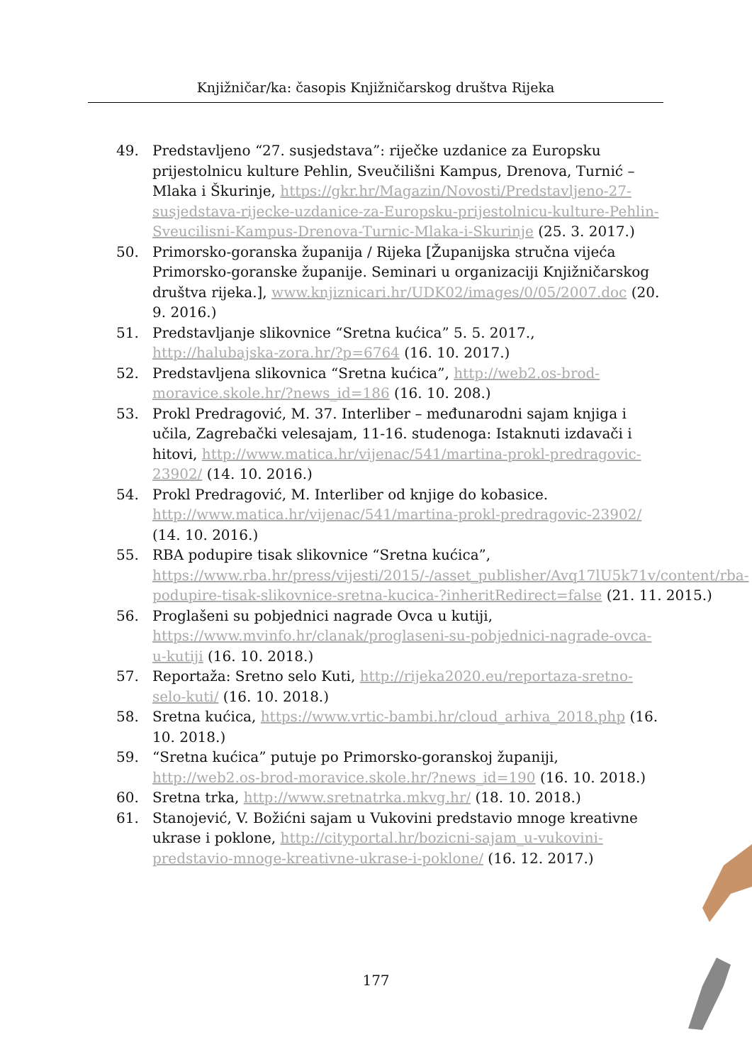Knjižničar/ka: časopis Knjižničarskog društva Rijeka
49. Predstavljeno “27. susjedstava”: riječke uzdanice za Europsku prijestolnicu kulture Pehlin, Sveučilišni Kampus, Drenova, Turnić – Mlaka i Škurinje, https://gkr.hr/Magazin/Novosti/Predstavljeno-27-susjedstava-rijecke-uzdanice-za-Europsku-prijestolnicu-kulture-Pehlin-Sveucilisni-Kampus-Drenova-Turnic-Mlaka-i-Skurinje (25. 3. 2017.)
50. Primorsko-goranska županija / Rijeka [Županijska stručna vijeća Primorsko-goranske županije. Seminari u organizaciji Knjižničarskog društva rijeka.], www.knjiznicari.hr/UDK02/images/0/05/2007.doc (20. 9. 2016.)
51. Predstavljanje slikovnice “Sretna kućica” 5. 5. 2017., http://halubajska-zora.hr/?p=6764 (16. 10. 2017.)
52. Predstavljena slikovnica “Sretna kućica”, http://web2.os-brod-moravice.skole.hr/?news_id=186 (16. 10. 208.)
53. Prokl Predragović, M. 37. Interliber – međunarodni sajam knjiga i učila, Zagrebački velesajam, 11-16. studenoga: Istaknuti izdavači i hitovi, http://www.matica.hr/vijenac/541/martina-prokl-predragovic-23902/ (14. 10. 2016.)
54. Prokl Predragović, M. Interliber od knjige do kobasice. http://www.matica.hr/vijenac/541/martina-prokl-predragovic-23902/ (14. 10. 2016.)
55. RBA podupire tisak slikovnice “Sretna kućica”, https://www.rba.hr/press/vijesti/2015/-/asset_publisher/Avq17lU5k71v/content/rba-podupire-tisak-slikovnice-sretna-kucica-?inheritRedirect=false (21. 11. 2015.)
56. Proglašeni su pobjednici nagrade Ovca u kutiji, https://www.mvinfo.hr/clanak/proglaseni-su-pobjednici-nagrade-ovca-u-kutiji (16. 10. 2018.)
57. Reportaža: Sretno selo Kuti, http://rijeka2020.eu/reportaza-sretno-selo-kuti/ (16. 10. 2018.)
58. Sretna kućica, https://www.vrtic-bambi.hr/cloud_arhiva_2018.php (16. 10. 2018.)
59. “Sretna kućica” putuje po Primorsko-goranskoj županiji, http://web2.os-brod-moravice.skole.hr/?news_id=190 (16. 10. 2018.)
60. Sretna trka, http://www.sretnatrka.mkvg.hr/ (18. 10. 2018.)
61. Stanojević, V. Božićni sajam u Vukovini predstavio mnoge kreativne ukrase i poklone, http://cityportal.hr/bozicni-sajam_u-vukovini-predstavio-mnoge-kreativne-ukrase-i-poklone/ (16. 12. 2017.)
177